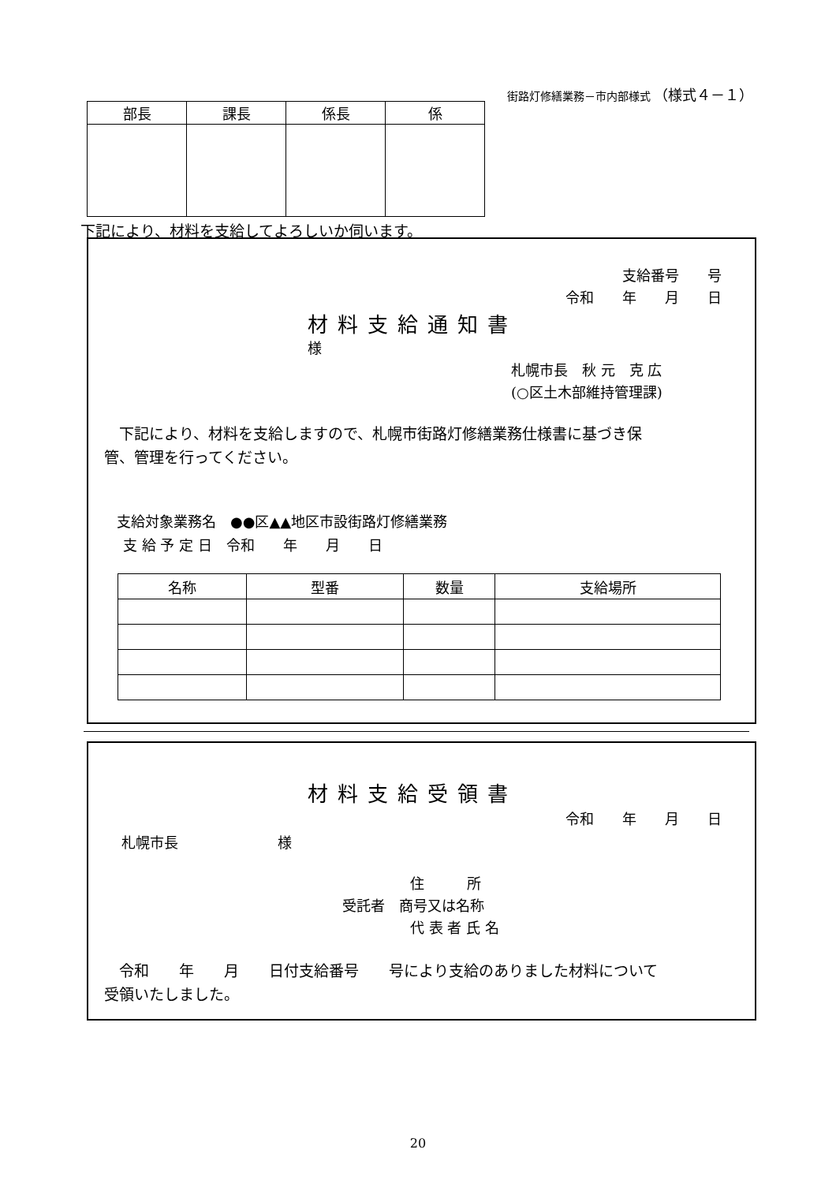街路灯修繕業務－市内部様式 （様式４－１）
| 部長 | 課長 | 係長 | 係 |
下記により、材料を支給してよろしいか伺います。
支給番号　　号
令和　　年　　月　　日
材料支給通知書
様
札幌市長　秋 元　克 広
(○区土木部維持管理課)
　下記により、材料を支給しますので、札幌市街路灯修繕業務仕様書に基づき保
管、管理を行ってください。
支給対象業務名　●●区▲▲地区市設街路灯修繕業務
支 給 予 定 日　令和　　年　　月　　日
| 名称 | 型番 | 数量 | 支給場所 |
| --- | --- | --- | --- |
材料支給受領書
令和　　年　　月　　日
札幌市長　　　　　　　様
住　　　所
受託者　商号又は名称
代 表 者 氏 名
　令和　　年　　月　　日付支給番号　　号により支給のありました材料について
受領いたしました。
20